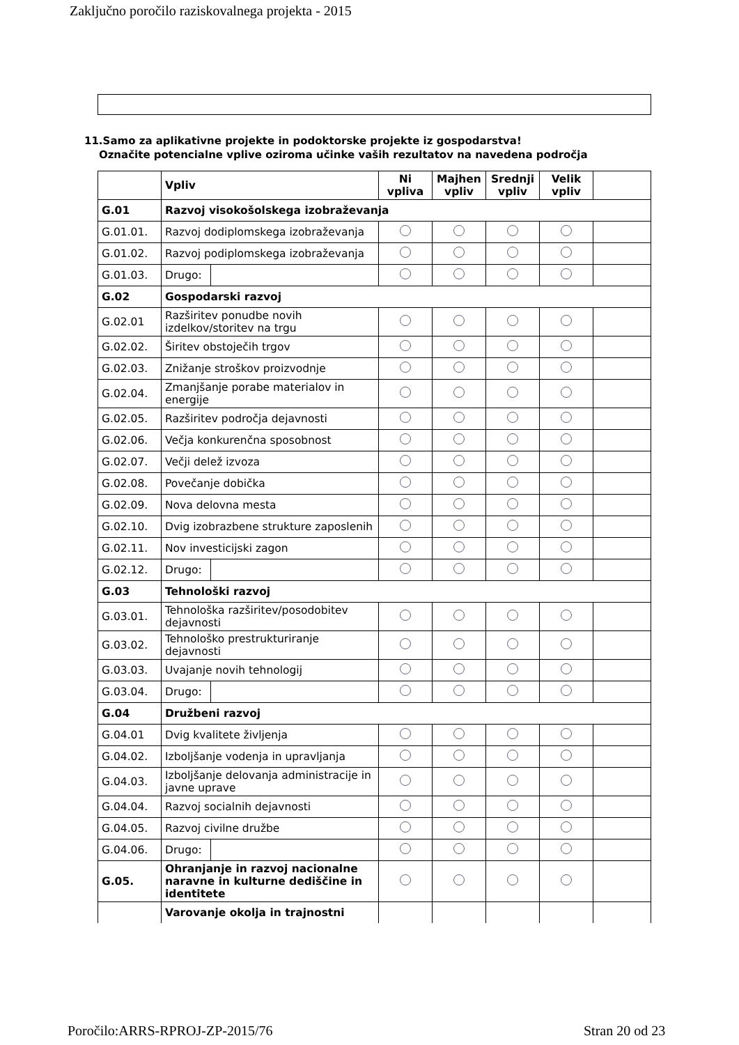Zaključno poročilo raziskovalnega projekta - 2015
11.Samo za aplikativne projekte in podoktorske projekte iz gospodarstva!
Označite potencialne vplive oziroma učinke vaših rezultatov na navedena področja
| | Vpliv | | Ni vpliva | Majhen vpliv | Srednji vpliv | Velik vpliv | |
| G.01 | Razvoj visokošolskega izobraževanja | | | | | | |
| G.01.01. | Razvoj dodiplomskega izobraževanja | | | | | | |
| G.01.02. | Razvoj podiplomskega izobraževanja | | | | | | |
| G.01.03. | Drugo: | | | | | | |
| G.02 | Gospodarski razvoj | | | | | | |
| G.02.01 | Razširitev ponudbe novih izdelkov/storitev na trgu | | | | | | |
| G.02.02. | Širitev obstoječih trgov | | | | | | |
| G.02.03. | Znižanje stroškov proizvodnje | | | | | | |
| G.02.04. | Zmanjšanje porabe materialov in energije | | | | | | |
| G.02.05. | Razširitev področja dejavnosti | | | | | | |
| G.02.06. | Večja konkurenčna sposobnost | | | | | | |
| G.02.07. | Večji delež izvoza | | | | | | |
| G.02.08. | Povečanje dobička | | | | | | |
| G.02.09. | Nova delovna mesta | | | | | | |
| G.02.10. | Dvig izobrazbene strukture zaposlenih | | | | | | |
| G.02.11. | Nov investicijski zagon | | | | | | |
| G.02.12. | Drugo: | | | | | | |
| G.03 | Tehnološki razvoj | | | | | | |
| G.03.01. | Tehnološka razširitev/posodobitev dejavnosti | | | | | | |
| G.03.02. | Tehnološko prestrukturiranje dejavnosti | | | | | | |
| G.03.03. | Uvajanje novih tehnologij | | | | | | |
| G.03.04. | Drugo: | | | | | | |
| G.04 | Družbeni razvoj | | | | | | |
| G.04.01 | Dvig kvalitete življenja | | | | | | |
| G.04.02. | Izboljšanje vodenja in upravljanja | | | | | | |
| G.04.03. | Izboljšanje delovanja administracije in javne uprave | | | | | | |
| G.04.04. | Razvoj socialnih dejavnosti | | | | | | |
| G.04.05. | Razvoj civilne družbe | | | | | | |
| G.04.06. | Drugo: | | | | | | |
| G.05. | Ohranjanje in razvoj nacionalne naravne in kulturne dediščine in identitete | | | | | | |
| | Varovanje okolja in trajnostni | | | | | | |
Poročilo:ARRS-RPROJ-ZP-2015/76 Stran 20 od 23